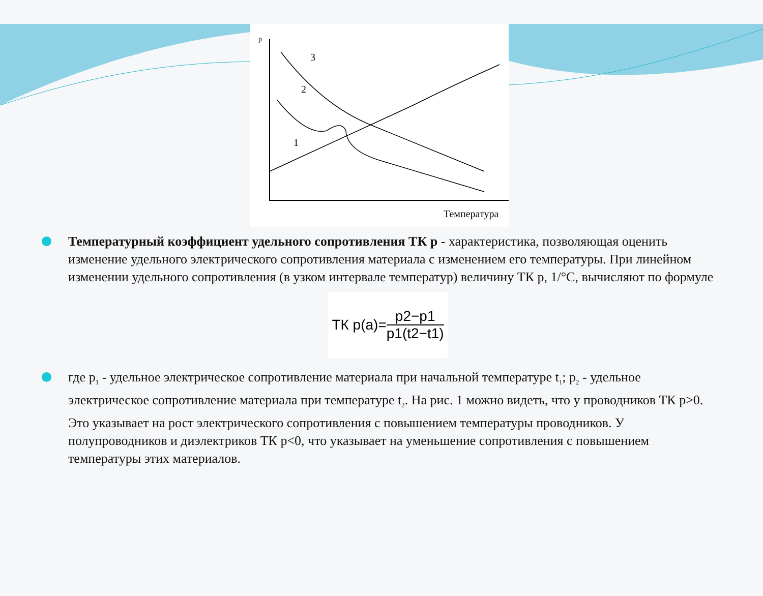p
1
2
3
Температура
Температурный коэффициент удельного сопротивления ТК р - характеристика, позволяющая оценить изменение удельного электрического сопротивления материала с изменением его температуры. При линейном изменении удельного сопротивления (в узком интервале температур) величину ТК р, 1/°С, вычисляют по формуле
ТК p(a)= p2−p1 p1(t2−t1)
где p<sub>1</sub> - удельное электрическое сопротивление материала при начальной температуре t<sub>1</sub>; p<sub>2</sub> - удельное электрическое сопротивление материала при температуре t<sub>2</sub>. На рис. 1 можно видеть, что у проводников ТК р>0. Это указывает на рост электрического сопротивления с повышением температуры проводников. У полупроводников и диэлектриков ТК р<0, что указывает на уменьшение сопротивления с повышением температуры этих материалов.